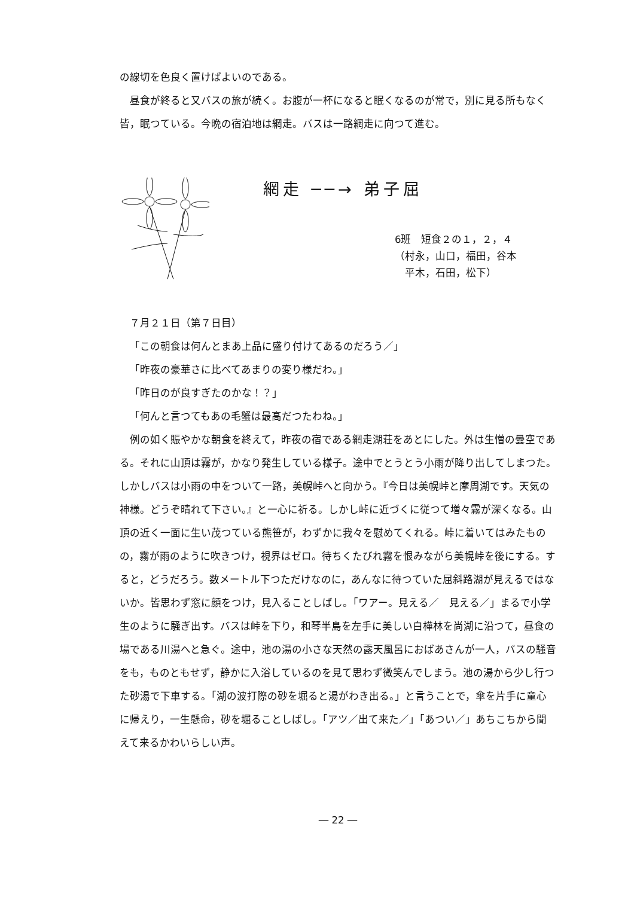の線切を色良く置けばよいのである。
昼食が終ると又バスの旅が続く。お腹が一杯になると眠くなるのが常で，別に見る所もなく皆，眠つている。今晩の宿泊地は網走。バスは一路網走に向つて進む。
網走 ──→ 弟子屈
6班　短食２の１，２，４
（村永，山口，福田，谷本
　平木，石田，松下）
７月２１日（第７日目）
「この朝食は何んとまあ上品に盛り付けてあるのだろう／」
「昨夜の豪華さに比べてあまりの変り様だわ。」
「昨日のが良すぎたのかな！？」
「何んと言つてもあの毛蟹は最高だつたわね。」
例の如く賑やかな朝食を終えて，昨夜の宿である網走湖荘をあとにした。外は生憎の曇空である。それに山頂は霧が，かなり発生している様子。途中でとうとう小雨が降り出してしまつた。しかしバスは小雨の中をついて一路，美幌峠へと向かう。『今日は美幌峠と摩周湖です。天気の神様。どうぞ晴れて下さい。』と一心に祈る。しかし峠に近づくに従つて増々霧が深くなる。山頂の近く一面に生い茂つている熊笹が，わずかに我々を慰めてくれる。峠に着いてはみたものの，霧が雨のように吹きつけ，視界はゼロ。待ちくたびれ霧を恨みながら美幌峠を後にする。すると，どうだろう。数メートル下つただけなのに，あんなに待つていた屈斜路湖が見えるではないか。皆思わず窓に顔をつけ，見入ることしばし。「ワアー。見える／　見える／」まるで小学生のように騒ぎ出す。バスは峠を下り，和琴半島を左手に美しい白樺林を尚湖に沿つて，昼食の場である川湯へと急ぐ。途中，池の湯の小さな天然の露天風呂におばあさんが一人，バスの騒音をも，ものともせず，静かに入浴しているのを見て思わず微笑んでしまう。池の湯から少し行つた砂湯で下車する。「湖の波打際の砂を堀ると湯がわき出る。」と言うことで，傘を片手に童心に帰えり，一生懸命，砂を堀ることしばし。「アツ／出て来た／」「あつい／」あちこちから聞えて来るかわいらしい声。
― 22 ―